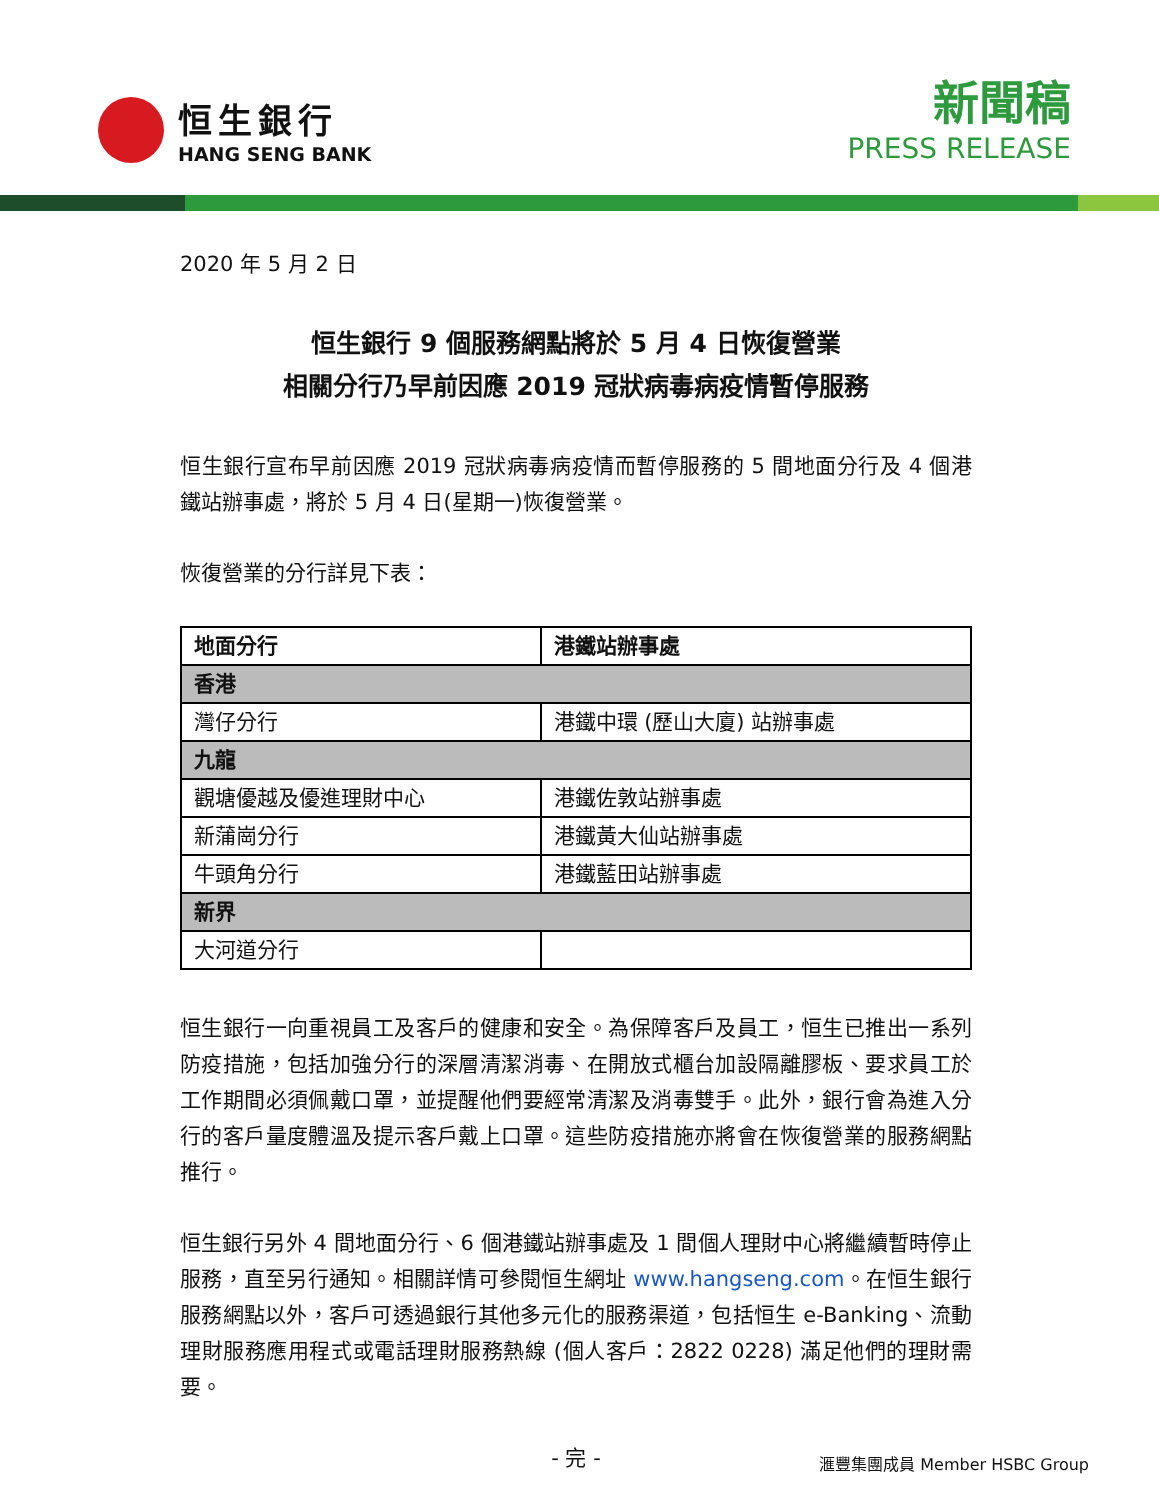恒生銀行
HANG SENG BANK
新聞稿
PRESS RELEASE
2020 年 5 月 2 日
恒生銀行 9 個服務網點將於 5 月 4 日恢復營業
相關分行乃早前因應 2019 冠狀病毒病疫情暫停服務
恒生銀行宣布早前因應 2019 冠狀病毒病疫情而暫停服務的 5 間地面分行及 4 個港鐵站辦事處，將於 5 月 4 日(星期一)恢復營業。
恢復營業的分行詳見下表：
| 地面分行 | 港鐵站辦事處 |
| --- | --- |
| 香港 | |
| 灣仔分行 | 港鐵中環 (歷山大廈) 站辦事處 |
| 九龍 | |
| 觀塘優越及優進理財中心 | 港鐵佐敦站辦事處 |
| 新蒲崗分行 | 港鐵黃大仙站辦事處 |
| 牛頭角分行 | 港鐵藍田站辦事處 |
| 新界 | |
| 大河道分行 | |
恒生銀行一向重視員工及客戶的健康和安全。為保障客戶及員工，恒生已推出一系列防疫措施，包括加強分行的深層清潔消毒、在開放式櫃台加設隔離膠板、要求員工於工作期間必須佩戴口罩，並提醒他們要經常清潔及消毒雙手。此外，銀行會為進入分行的客戶量度體溫及提示客戶戴上口罩。這些防疫措施亦將會在恢復營業的服務網點推行。
恒生銀行另外 4 間地面分行、6 個港鐵站辦事處及 1 間個人理財中心將繼續暫時停止服務，直至另行通知。相關詳情可參閱恒生網址 www.hangseng.com。在恒生銀行服務網點以外，客戶可透過銀行其他多元化的服務渠道，包括恒生 e-Banking、流動理財服務應用程式或電話理財服務熱線 (個人客戶：2822 0228) 滿足他們的理財需要。
- 完 -
滙豐集團成員 Member HSBC Group